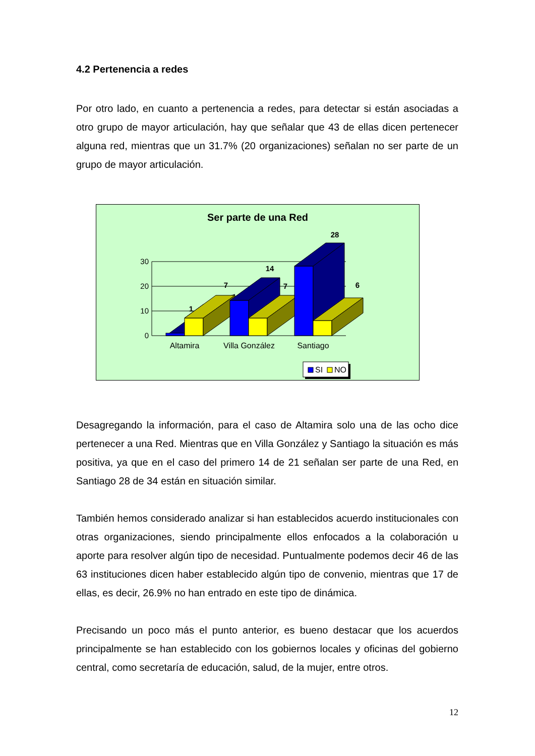4.2 Pertenencia a redes
Por otro lado, en cuanto a pertenencia a redes, para detectar si están asociadas a otro grupo de mayor articulación, hay que señalar que 43 de ellas dicen pertenecer alguna red, mientras que un 31.7% (20 organizaciones) señalan no ser parte de un grupo de mayor articulación.
Ser parte de una Red
30
20
10
0
1
7
14
7
28
6
Altamira
Villa González
Santiago
SI
NO
Desagregando la información, para el caso de Altamira solo una de las ocho dice pertenecer a una Red. Mientras que en Villa González y Santiago la situación es más positiva, ya que en el caso del primero 14 de 21 señalan ser parte de una Red, en Santiago 28 de 34 están en situación similar.
También hemos considerado analizar si han establecidos acuerdo institucionales con otras organizaciones, siendo principalmente ellos enfocados a la colaboración u aporte para resolver algún tipo de necesidad. Puntualmente podemos decir 46 de las 63 instituciones dicen haber establecido algún tipo de convenio, mientras que 17 de ellas, es decir, 26.9% no han entrado en este tipo de dinámica.
Precisando un poco más el punto anterior, es bueno destacar que los acuerdos principalmente se han establecido con los gobiernos locales y oficinas del gobierno central, como secretaría de educación, salud, de la mujer, entre otros.
12